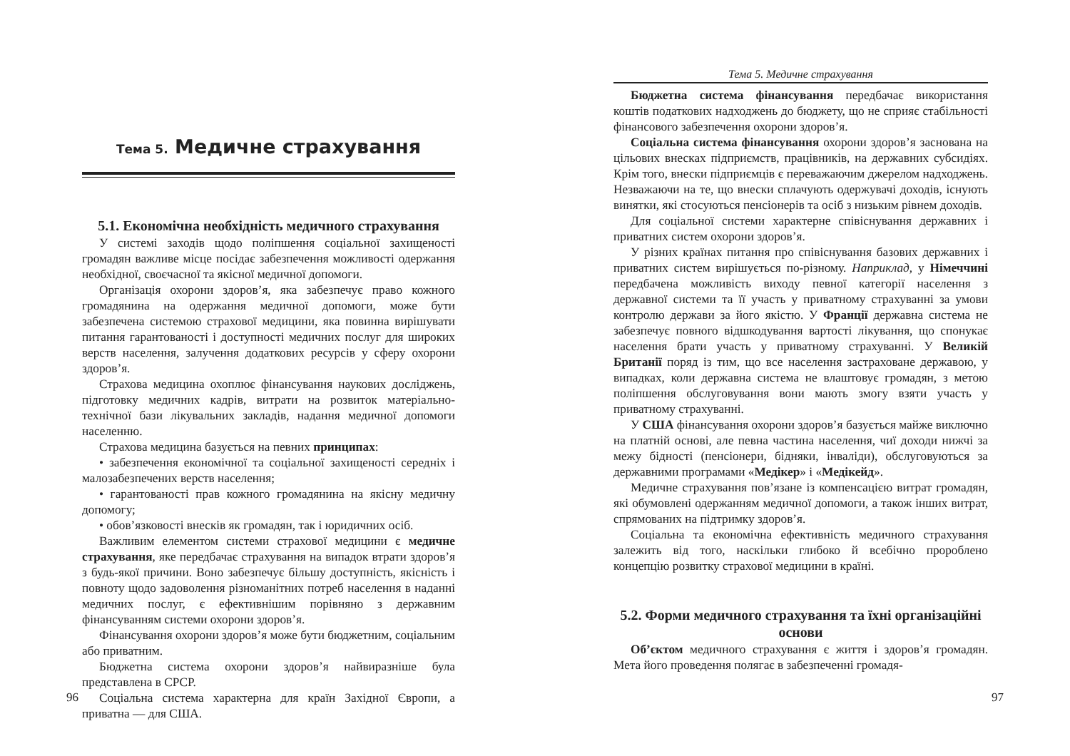Тема 5. Медичне страхування
5.1. Економічна необхідність медичного страхування
У системі заходів щодо поліпшення соціальної захищеності громадян важливе місце посідає забезпечення можливості одержання необхідної, своєчасної та якісної медичної допомоги.
Організація охорони здоров’я, яка забезпечує право кожного громадянина на одержання медичної допомоги, може бути забезпечена системою страхової медицини, яка повинна вирішувати питання гарантованості і доступності медичних послуг для широких верств населення, залучення додаткових ресурсів у сферу охорони здоров’я.
Страхова медицина охоплює фінансування наукових досліджень, підготовку медичних кадрів, витрати на розвиток матеріально-технічної бази лікувальних закладів, надання медичної допомоги населенню.
Страхова медицина базується на певних принципах:
• забезпечення економічної та соціальної захищеності середніх і малозабезпечених верств населення;
• гарантованості прав кожного громадянина на якісну медичну допомогу;
• обов’язковості внесків як громадян, так і юридичних осіб.
Важливим елементом системи страхової медицини є медичне страхування, яке передбачає страхування на випадок втрати здоров’я з будь-якої причини. Воно забезпечує більшу доступність, якісність і повноту щодо задоволення різноманітних потреб населення в наданні медичних послуг, є ефективнішим порівняно з державним фінансуванням системи охорони здоров’я.
Фінансування охорони здоров’я може бути бюджетним, соціальним або приватним.
Бюджетна система охорони здоров’я найвиразніше була представлена в СРСР.
Соціальна система характерна для країн Західної Європи, а приватна — для США.
96
Тема 5. Медичне страхування
Бюджетна система фінансування передбачає використання коштів податкових надходжень до бюджету, що не сприяє стабільності фінансового забезпечення охорони здоров’я.
Соціальна система фінансування охорони здоров’я заснована на цільових внесках підприємств, працівників, на державних субсидіях. Крім того, внески підприємців є переважаючим джерелом надходжень. Незважаючи на те, що внески сплачують одержувачі доходів, існують винятки, які стосуються пенсіонерів та осіб з низьким рівнем доходів.
Для соціальної системи характерне співіснування державних і приватних систем охорони здоров’я.
У різних країнах питання про співіснування базових державних і приватних систем вирішується по-різному. Наприклад, у Німеччині передбачена можливість виходу певної категорії населення з державної системи та її участь у приватному страхуванні за умови контролю держави за його якістю. У Франції державна система не забезпечує повного відшкодування вартості лікування, що спонукає населення брати участь у приватному страхуванні. У Великій Британії поряд із тим, що все населення застраховане державою, у випадках, коли державна система не влаштовує громадян, з метою поліпшення обслуговування вони мають змогу взяти участь у приватному страхуванні.
У США фінансування охорони здоров’я базується майже виключно на платній основі, але певна частина населення, чиї доходи нижчі за межу бідності (пенсіонери, бідняки, інваліди), обслуговуються за державними програмами «Медікер» і «Медікейд».
Медичне страхування пов’язане із компенсацією витрат громадян, які обумовлені одержанням медичної допомоги, а також інших витрат, спрямованих на підтримку здоров’я.
Соціальна та економічна ефективність медичного страхування залежить від того, наскільки глибоко й всебічно пророблено концепцію розвитку страхової медицини в країні.
5.2. Форми медичного страхування та їхні організаційні основи
Об’єктом медичного страхування є життя і здоров’я громадян. Мета його проведення полягає в забезпеченні громадя-
97